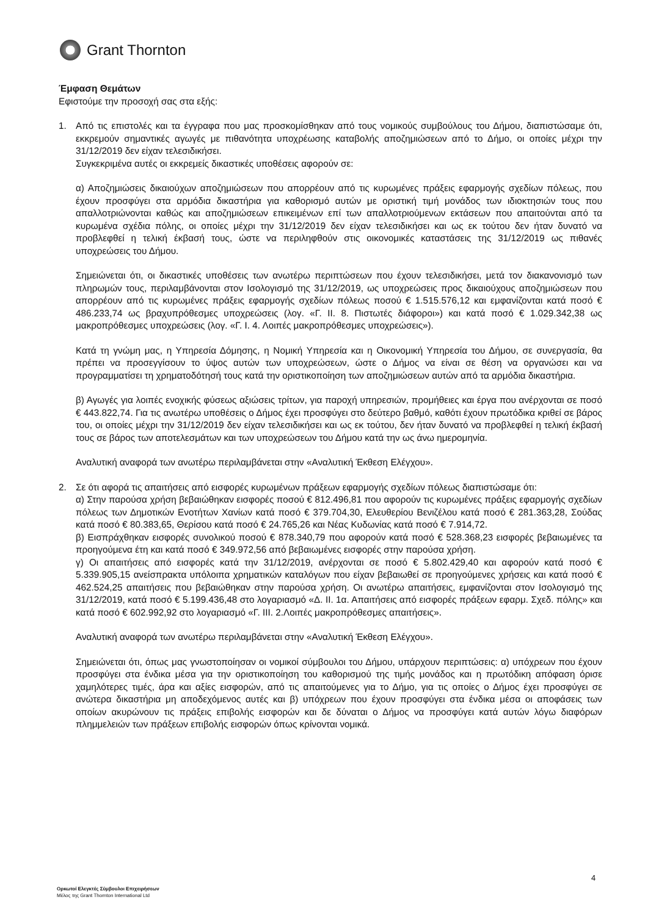Grant Thornton
Έμφαση Θεμάτων
Εφιστούμε την προσοχή σας στα εξής:
1. Από τις επιστολές και τα έγγραφα που μας προσκομίσθηκαν από τους νομικούς συμβούλους του Δήμου, διαπιστώσαμε ότι, εκκρεμούν σημαντικές αγωγές με πιθανότητα υποχρέωσης καταβολής αποζημιώσεων από το Δήμο, οι οποίες μέχρι την 31/12/2019 δεν είχαν τελεσιδικήσει.
Συγκεκριμένα αυτές οι εκκρεμείς δικαστικές υποθέσεις αφορούν σε:
α) Αποζημιώσεις δικαιούχων αποζημιώσεων που απορρέουν από τις κυρωμένες πράξεις εφαρμογής σχεδίων πόλεως, που έχουν προσφύγει στα αρμόδια δικαστήρια για καθορισμό αυτών με οριστική τιμή μονάδος των ιδιοκτησιών τους που απαλλοτριώνονται καθώς και αποζημιώσεων επικειμένων επί των απαλλοτριούμενων εκτάσεων που απαιτούνται από τα κυρωμένα σχέδια πόλης, οι οποίες μέχρι την 31/12/2019 δεν είχαν τελεσιδικήσει και ως εκ τούτου δεν ήταν δυνατό να προβλεφθεί η τελική έκβασή τους, ώστε να περιληφθούν στις οικονομικές καταστάσεις της 31/12/2019 ως πιθανές υποχρεώσεις του Δήμου.
Σημειώνεται ότι, οι δικαστικές υποθέσεις των ανωτέρω περιπτώσεων που έχουν τελεσιδικήσει, μετά τον διακανονισμό των πληρωμών τους, περιλαμβάνονται στον Ισολογισμό της 31/12/2019, ως υποχρεώσεις προς δικαιούχους αποζημιώσεων που απορρέουν από τις κυρωμένες πράξεις εφαρμογής σχεδίων πόλεως ποσού € 1.515.576,12 και εμφανίζονται κατά ποσό € 486.233,74 ως βραχυπρόθεσμες υποχρεώσεις (λογ. «Γ. ΙΙ. 8. Πιστωτές διάφοροι») και κατά ποσό € 1.029.342,38 ως μακροπρόθεσμες υποχρεώσεις (λογ. «Γ. Ι. 4. Λοιπές μακροπρόθεσμες υποχρεώσεις»).
Κατά τη γνώμη μας, η Υπηρεσία Δόμησης, η Νομική Υπηρεσία και η Οικονομική Υπηρεσία του Δήμου, σε συνεργασία, θα πρέπει να προσεγγίσουν το ύψος αυτών των υποχρεώσεων, ώστε ο Δήμος να είναι σε θέση να οργανώσει και να προγραμματίσει τη χρηματοδότησή τους κατά την οριστικοποίηση των αποζημιώσεων αυτών από τα αρμόδια δικαστήρια.
β) Αγωγές για λοιπές ενοχικής φύσεως αξιώσεις τρίτων, για παροχή υπηρεσιών, προμήθειες και έργα που ανέρχονται σε ποσό € 443.822,74. Για τις ανωτέρω υποθέσεις ο Δήμος έχει προσφύγει στο δεύτερο βαθμό, καθότι έχουν πρωτόδικα κριθεί σε βάρος του, οι οποίες μέχρι την 31/12/2019 δεν είχαν τελεσιδικήσει και ως εκ τούτου, δεν ήταν δυνατό να προβλεφθεί η τελική έκβασή τους σε βάρος των αποτελεσμάτων και των υποχρεώσεων του Δήμου κατά την ως άνω ημερομηνία.
Αναλυτική αναφορά των ανωτέρω περιλαμβάνεται στην «Αναλυτική Έκθεση Ελέγχου».
2. Σε ότι αφορά τις απαιτήσεις από εισφορές κυρωμένων πράξεων εφαρμογής σχεδίων πόλεως διαπιστώσαμε ότι:
α) Στην παρούσα χρήση βεβαιώθηκαν εισφορές ποσού € 812.496,81 που αφορούν τις κυρωμένες πράξεις εφαρμογής σχεδίων πόλεως των Δημοτικών Ενοτήτων Χανίων κατά ποσό € 379.704,30, Ελευθερίου Βενιζέλου κατά ποσό € 281.363,28, Σούδας κατά ποσό € 80.383,65, Θερίσου κατά ποσό € 24.765,26 και Νέας Κυδωνίας κατά ποσό € 7.914,72.
β) Εισπράχθηκαν εισφορές συνολικού ποσού € 878.340,79 που αφορούν κατά ποσό € 528.368,23 εισφορές βεβαιωμένες τα προηγούμενα έτη και κατά ποσό € 349.972,56 από βεβαιωμένες εισφορές στην παρούσα χρήση.
γ) Οι απαιτήσεις από εισφορές κατά την 31/12/2019, ανέρχονται σε ποσό € 5.802.429,40 και αφορούν κατά ποσό € 5.339.905,15 ανείσπρακτα υπόλοιπα χρηματικών καταλόγων που είχαν βεβαιωθεί σε προηγούμενες χρήσεις και κατά ποσό € 462.524,25 απαιτήσεις που βεβαιώθηκαν στην παρούσα χρήση. Οι ανωτέρω απαιτήσεις, εμφανίζονται στον Ισολογισμό της 31/12/2019, κατά ποσό € 5.199.436,48 στο λογαριασμό «Δ. ΙΙ. 1α. Απαιτήσεις από εισφορές πράξεων εφαρμ. Σχεδ. πόλης» και κατά ποσό € 602.992,92 στο λογαριασμό «Γ. ΙΙΙ. 2.Λοιπές μακροπρόθεσμες απαιτήσεις».
Αναλυτική αναφορά των ανωτέρω περιλαμβάνεται στην «Αναλυτική Έκθεση Ελέγχου».
Σημειώνεται ότι, όπως μας γνωστοποίησαν οι νομικοί σύμβουλοι του Δήμου, υπάρχουν περιπτώσεις: α) υπόχρεων που έχουν προσφύγει στα ένδικα μέσα για την οριστικοποίηση του καθορισμού της τιμής μονάδος και η πρωτόδικη απόφαση όρισε χαμηλότερες τιμές, άρα και αξίες εισφορών, από τις απαιτούμενες για το Δήμο, για τις οποίες ο Δήμος έχει προσφύγει σε ανώτερα δικαστήρια μη αποδεχόμενος αυτές και β) υπόχρεων που έχουν προσφύγει στα ένδικα μέσα οι αποφάσεις των οποίων ακυρώνουν τις πράξεις επιβολής εισφορών και δε δύναται ο Δήμος να προσφύγει κατά αυτών λόγω διαφόρων πλημμελειών των πράξεων επιβολής εισφορών όπως κρίνονται νομικά.
4
Ορκωτοί Ελεγκτές Σύμβουλοι Επιχειρήσεων
Μέλος της Grant Thornton International Ltd